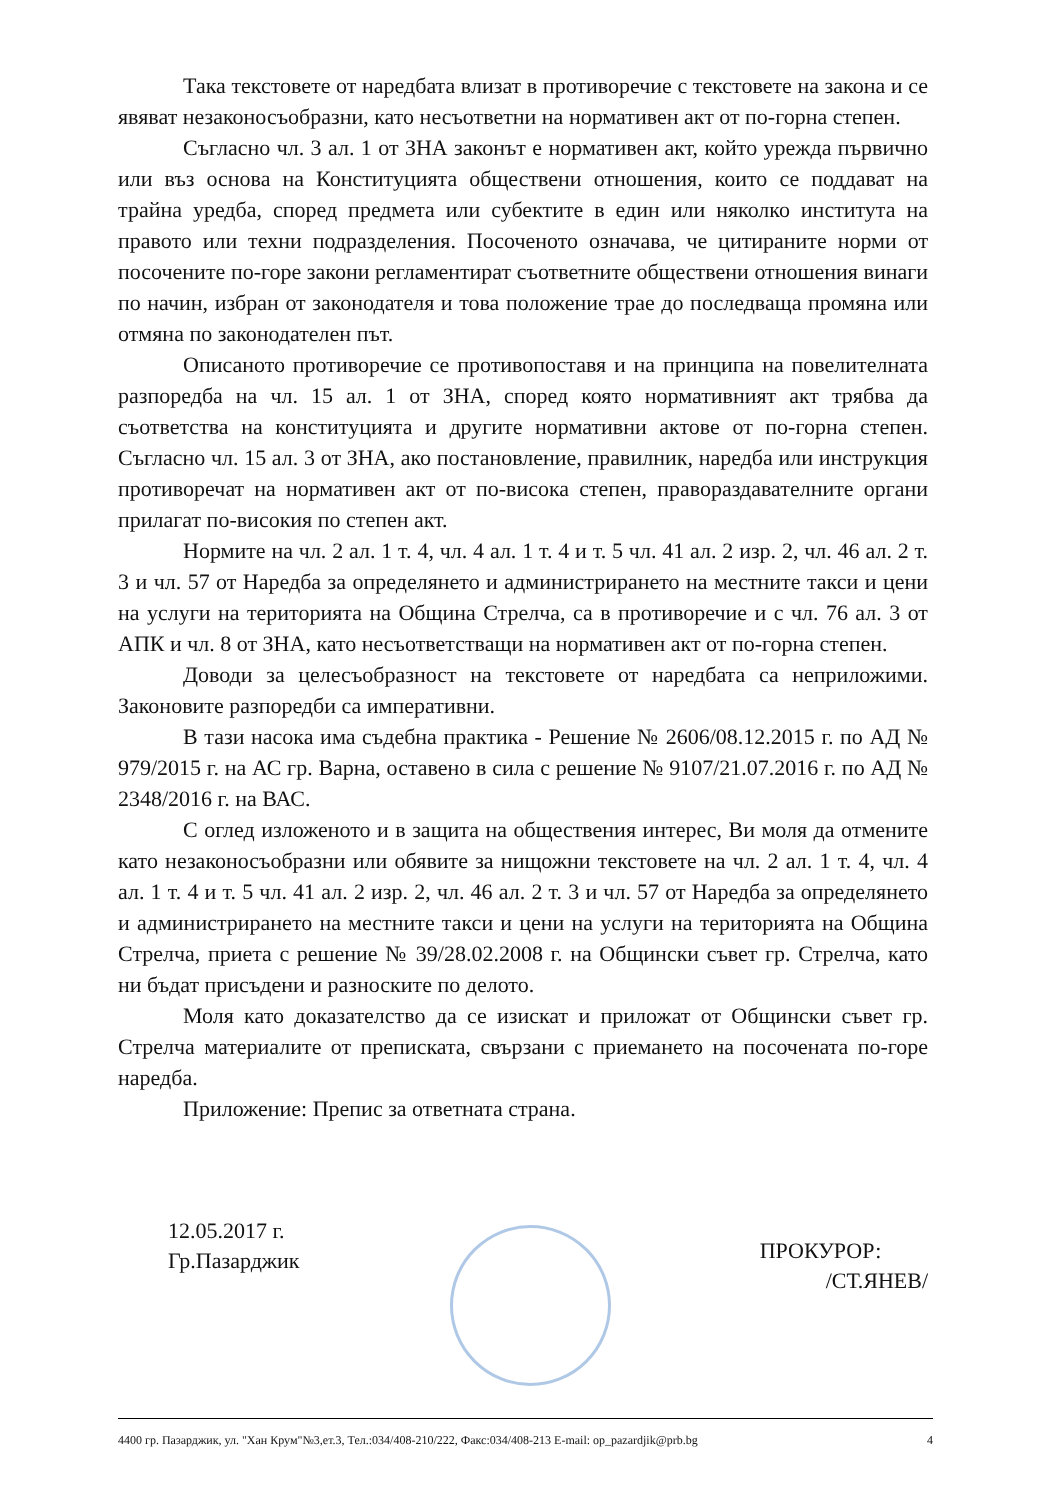Така текстовете от наредбата влизат в противоречие с текстовете на закона и се явяват незаконосъобразни, като несъответни на нормативен акт от по-горна степен.
Съгласно чл. 3 ал. 1 от ЗНА законът е нормативен акт, който урежда първично или въз основа на Конституцията обществени отношения, които се поддават на трайна уредба, според предмета или субектите в един или няколко института на правото или техни подразделения. Посоченото означава, че цитираните норми от посочените по-горе закони регламентират съответните обществени отношения винаги по начин, избран от законодателя и това положение трае до последваща промяна или отмяна по законодателен път.
Описаното противоречие се противопоставя и на принципа на повелителната разпоредба на чл. 15 ал. 1 от ЗНА, според която нормативният акт трябва да съответства на конституцията и другите нормативни актове от по-горна степен. Съгласно чл. 15 ал. 3 от ЗНА, ако постановление, правилник, наредба или инструкция противоречат на нормативен акт от по-висока степен, правораздавателните органи прилагат по-високия по степен акт.
Нормите на чл. 2 ал. 1 т. 4, чл. 4 ал. 1 т. 4 и т. 5 чл. 41 ал. 2 изр. 2, чл. 46 ал. 2 т. 3 и чл. 57 от Наредба за определянето и администрирането на местните такси и цени на услуги на територията на Община Стрелча, са в противоречие и с чл. 76 ал. 3 от АПК и чл. 8 от ЗНА, като несъответстващи на нормативен акт от по-горна степен.
Доводи за целесъобразност на текстовете от наредбата са неприложими. Законовите разпоредби са императивни.
В тази насока има съдебна практика - Решение № 2606/08.12.2015 г. по АД № 979/2015 г. на АС гр. Варна, оставено в сила с решение № 9107/21.07.2016 г. по АД № 2348/2016 г. на ВАС.
С оглед изложеното и в защита на обществения интерес, Ви моля да отмените като незаконосъобразни или обявите за нищожни текстовете на чл. 2 ал. 1 т. 4, чл. 4 ал. 1 т. 4 и т. 5 чл. 41 ал. 2 изр. 2, чл. 46 ал. 2 т. 3 и чл. 57 от Наредба за определянето и администрирането на местните такси и цени на услуги на територията на Община Стрелча, приета с решение № 39/28.02.2008 г. на Общински съвет гр. Стрелча, като ни бъдат присъдени и разноските по делото.
Моля като доказателство да се изискат и приложат от Общински съвет гр. Стрелча материалите от преписката, свързани с приемането на посочената по-горе наредба.
Приложение: Препис за ответната страна.
12.05.2017 г.
Гр.Пазарджик
ПРОКУРОР:
/СТ.ЯНЕВ/
4400 гр. Пазарджик, ул. "Хан Крум"№3,ет.3, Тел.:034/408-210/222, Факс:034/408-213 E-mail: op_pazardjik@prb.bg 4